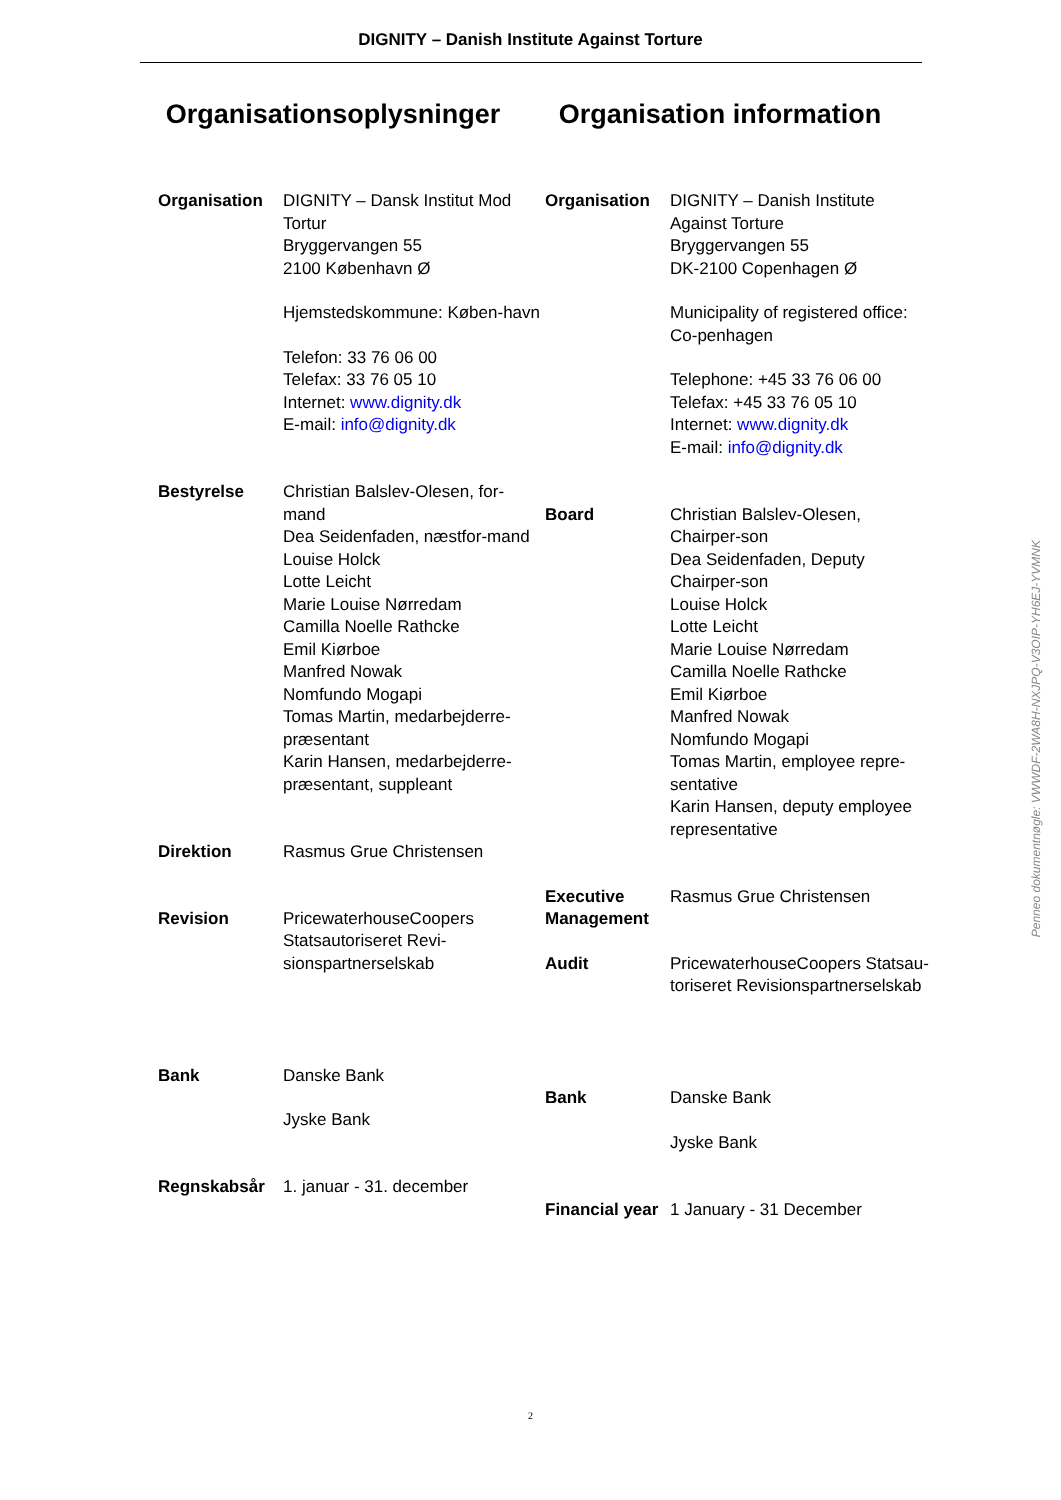DIGNITY – Danish Institute Against Torture
Organisationsoplysninger
| Organisation | DIGNITY – Dansk Institut Mod Tortur Bryggervangen 55 2100 København Ø Hjemstedskommune: Køben-havn Telefon: 33 76 06 00 Telefax: 33 76 05 10 Internet: www.dignity.dk E-mail: info@dignity.dk |
| Bestyrelse | Christian Balslev-Olesen, for-mand Dea Seidenfaden, næstfor-mand Louise Holck Lotte Leicht Marie Louise Nørredam Camilla Noelle Rathcke Emil Kiørboe Manfred Nowak Nomfundo Mogapi Tomas Martin, medarbejderre-præsentant Karin Hansen, medarbejderre-præsentant, suppleant |
| Direktion | Rasmus Grue Christensen |
| Revision | PricewaterhouseCoopers Statsautoriseret Revi-sionspartnerselskab |
| Bank | Danske Bank Jyske Bank |
| Regnskabsår | 1. januar - 31. december |
Organisation information
| Organisation | DIGNITY – Danish Institute Against Torture Bryggervangen 55 DK-2100 Copenhagen Ø Municipality of registered office: Co-penhagen Telephone: +45 33 76 06 00 Telefax: +45 33 76 05 10 Internet: www.dignity.dk E-mail: info@dignity.dk |
| Board | Christian Balslev-Olesen, Chairper-son Dea Seidenfaden, Deputy Chairper-son Louise Holck Lotte Leicht Marie Louise Nørredam Camilla Noelle Rathcke Emil Kiørboe Manfred Nowak Nomfundo Mogapi Tomas Martin, employee repre-sentative Karin Hansen, deputy employee representative |
| Executive Management | Rasmus Grue Christensen |
| Audit | PricewaterhouseCoopers Statsau-toriseret Revisionspartnerselskab |
| Bank | Danske Bank Jyske Bank |
| Financial year | 1 January - 31 December |
Penneo dokumentnøgle: VWWDF-2WA8H-NXJPQ-V3OIP-YH6EJ-YVMNK
2